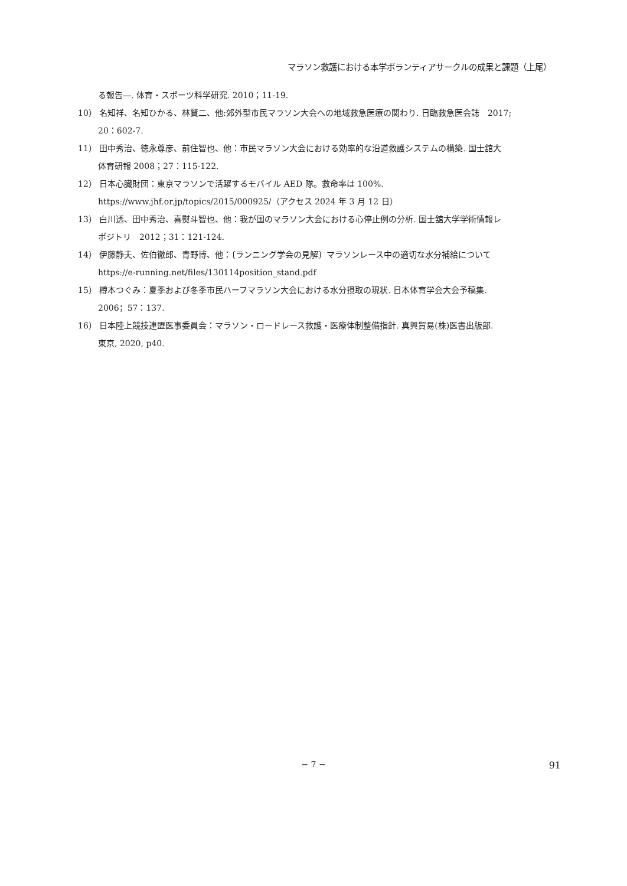マラソン救護における本学ボランティアサークルの成果と課題（上尾）
る報告―. 体育・スポーツ科学研究. 2010；11-19.
10） 名知祥、名知ひかる、林賢二、他:郊外型市民マラソン大会への地域救急医療の関わり. 日臨救急医会誌　2017;
20：602-7.
11） 田中秀治、徳永尊彦、前住智也、他：市民マラソン大会における効率的な沿道救護システムの構築. 国士舘大
体育研報 2008；27：115-122.
12） 日本心臓財団：東京マラソンで活躍するモバイル AED 隊。救命率は 100%.
https://www.jhf.or.jp/topics/2015/000925/（アクセス 2024 年 3 月 12 日）
13） 白川透、田中秀治、喜熨斗智也、他：我が国のマラソン大会における心停止例の分析. 国士舘大学学術情報レ
ポジトリ　2012；31：121-124.
14） 伊藤静夫、佐伯徹郎、青野博、他：〔ランニング学会の見解〕マラソンレース中の適切な水分補給について
https://e-running.net/files/130114position_stand.pdf
15） 樽本つぐみ：夏季および冬季市民ハーフマラソン大会における水分摂取の現状. 日本体育学会大会予稿集.
2006；57：137.
16） 日本陸上競技連盟医事委員会：マラソン・ロードレース救護・医療体制整備指針. 真興貿易(株)医書出版部.
東京, 2020, p40.
− 7 −
91